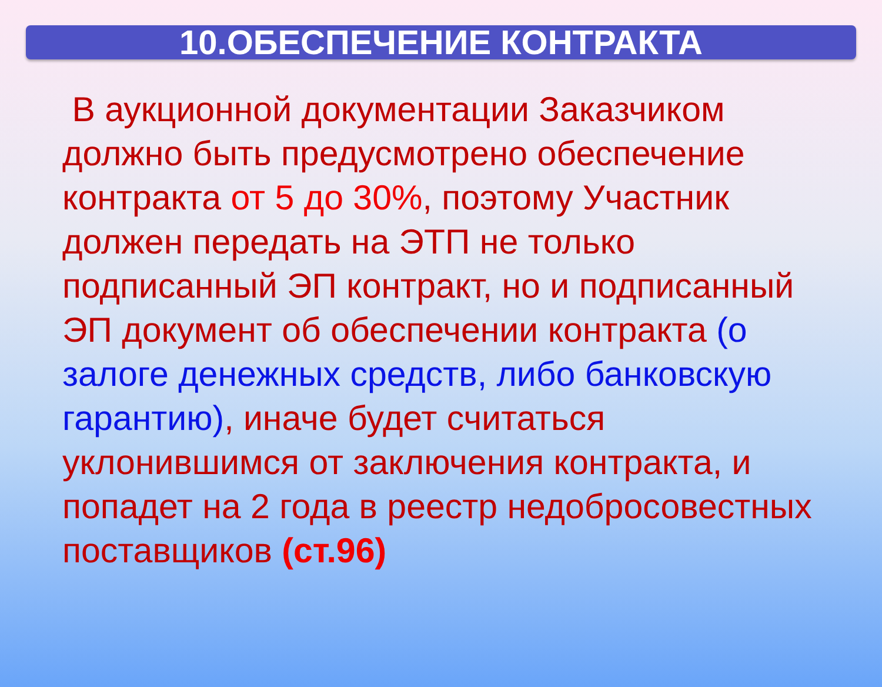10.ОБЕСПЕЧЕНИЕ КОНТРАКТА
В аукционной документации Заказчиком должно быть предусмотрено обеспечение контракта от 5 до 30%, поэтому Участник должен передать на ЭТП не только подписанный ЭП контракт, но и подписанный ЭП документ об обеспечении контракта (о залоге денежных средств, либо банковскую гарантию), иначе будет считаться уклонившимся от заключения контракта, и попадет на 2 года в реестр недобросовестных поставщиков (ст.96)